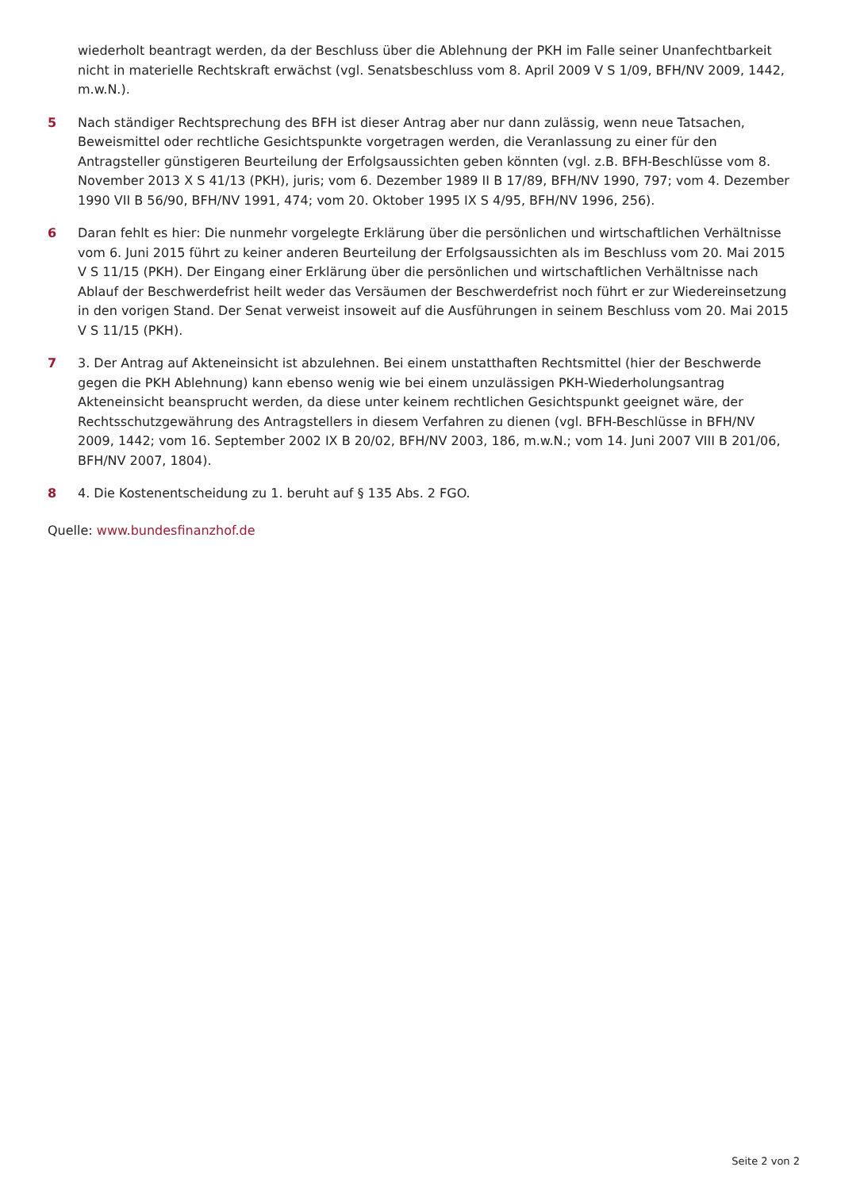wiederholt beantragt werden, da der Beschluss über die Ablehnung der PKH im Falle seiner Unanfechtbarkeit nicht in materielle Rechtskraft erwächst (vgl. Senatsbeschluss vom 8. April 2009 V S 1/09, BFH/NV 2009, 1442, m.w.N.).
5 Nach ständiger Rechtsprechung des BFH ist dieser Antrag aber nur dann zulässig, wenn neue Tatsachen, Beweismittel oder rechtliche Gesichtspunkte vorgetragen werden, die Veranlassung zu einer für den Antragsteller günstigeren Beurteilung der Erfolgsaussichten geben könnten (vgl. z.B. BFH-Beschlüsse vom 8. November 2013 X S 41/13 (PKH), juris; vom 6. Dezember 1989 II B 17/89, BFH/NV 1990, 797; vom 4. Dezember 1990 VII B 56/90, BFH/NV 1991, 474; vom 20. Oktober 1995 IX S 4/95, BFH/NV 1996, 256).
6 Daran fehlt es hier: Die nunmehr vorgelegte Erklärung über die persönlichen und wirtschaftlichen Verhältnisse vom 6. Juni 2015 führt zu keiner anderen Beurteilung der Erfolgsaussichten als im Beschluss vom 20. Mai 2015 V S 11/15 (PKH). Der Eingang einer Erklärung über die persönlichen und wirtschaftlichen Verhältnisse nach Ablauf der Beschwerdefrist heilt weder das Versäumen der Beschwerdefrist noch führt er zur Wiedereinsetzung in den vorigen Stand. Der Senat verweist insoweit auf die Ausführungen in seinem Beschluss vom 20. Mai 2015 V S 11/15 (PKH).
7 3. Der Antrag auf Akteneinsicht ist abzulehnen. Bei einem unstatthaften Rechtsmittel (hier der Beschwerde gegen die PKH Ablehnung) kann ebenso wenig wie bei einem unzulässigen PKH-Wiederholungsantrag Akteneinsicht beansprucht werden, da diese unter keinem rechtlichen Gesichtspunkt geeignet wäre, der Rechtsschutzgewährung des Antragstellers in diesem Verfahren zu dienen (vgl. BFH-Beschlüsse in BFH/NV 2009, 1442; vom 16. September 2002 IX B 20/02, BFH/NV 2003, 186, m.w.N.; vom 14. Juni 2007 VIII B 201/06, BFH/NV 2007, 1804).
8 4. Die Kostenentscheidung zu 1. beruht auf § 135 Abs. 2 FGO.
Quelle: www.bundesfinanzhof.de
Seite 2 von 2